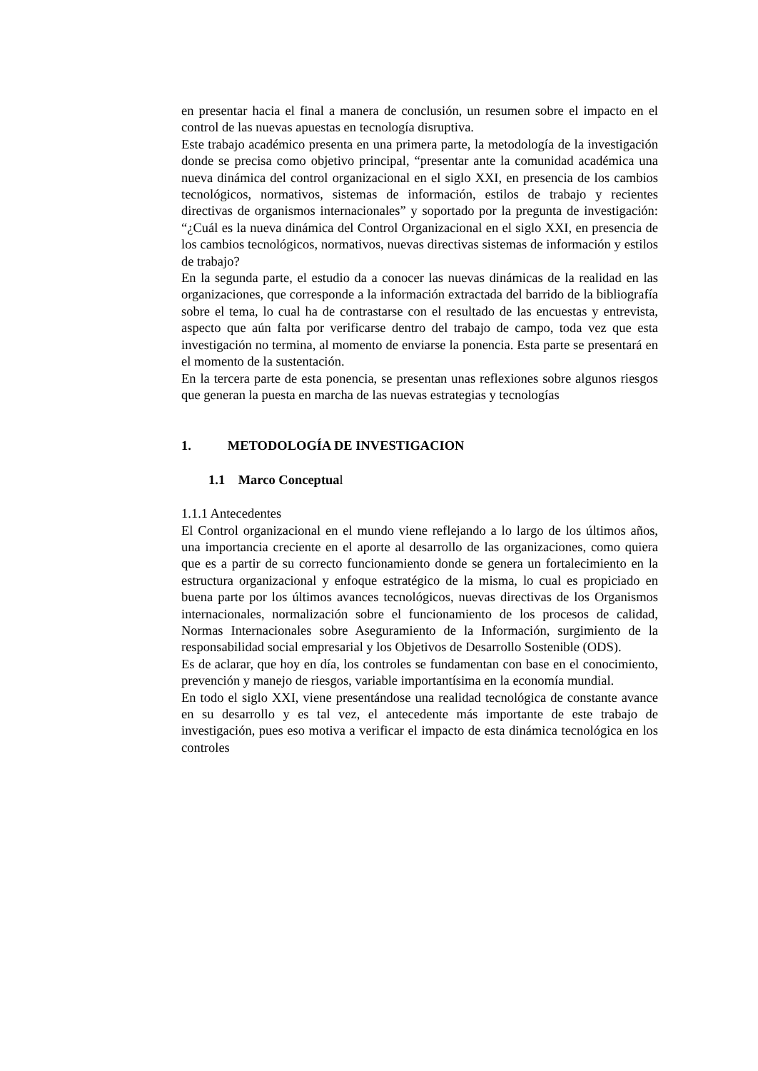en presentar hacia el final a manera de conclusión, un resumen sobre el impacto en el control de las nuevas apuestas en tecnología disruptiva.
Este trabajo académico presenta en una primera parte, la metodología de la investigación donde se precisa como objetivo principal, “presentar ante la comunidad académica una nueva dinámica del control organizacional en el siglo XXI, en presencia de los cambios tecnológicos, normativos, sistemas de información, estilos de trabajo y recientes directivas de organismos internacionales” y soportado por la pregunta de investigación: “¿Cuál es la nueva dinámica del Control Organizacional en el siglo XXI, en presencia de los cambios tecnológicos, normativos, nuevas directivas sistemas de información y estilos de trabajo?
En la segunda parte, el estudio da a conocer las nuevas dinámicas de la realidad en las organizaciones, que corresponde a la información extractada del barrido de la bibliografía sobre el tema, lo cual ha de contrastarse con el resultado de las encuestas y entrevista, aspecto que aún falta por verificarse dentro del trabajo de campo, toda vez que esta investigación no termina, al momento de enviarse la ponencia. Esta parte se presentará en el momento de la sustentación.
En la tercera parte de esta ponencia, se presentan unas reflexiones sobre algunos riesgos que generan la puesta en marcha de las nuevas estrategias y tecnologías
1. METODOLOGÍA DE INVESTIGACION
1.1 Marco Conceptual
1.1.1 Antecedentes
El Control organizacional en el mundo viene reflejando a lo largo de los últimos años, una importancia creciente en el aporte al desarrollo de las organizaciones, como quiera que es a partir de su correcto funcionamiento donde se genera un fortalecimiento en la estructura organizacional y enfoque estratégico de la misma, lo cual es propiciado en buena parte por los últimos avances tecnológicos, nuevas directivas de los Organismos internacionales, normalización sobre el funcionamiento de los procesos de calidad, Normas Internacionales sobre Aseguramiento de la Información, surgimiento de la responsabilidad social empresarial y los Objetivos de Desarrollo Sostenible (ODS).
Es de aclarar, que hoy en día, los controles se fundamentan con base en el conocimiento, prevención y manejo de riesgos, variable importantísima en la economía mundial.
En todo el siglo XXI, viene presentándose una realidad tecnológica de constante avance en su desarrollo y es tal vez, el antecedente más importante de este trabajo de investigación, pues eso motiva a verificar el impacto de esta dinámica tecnológica en los controles